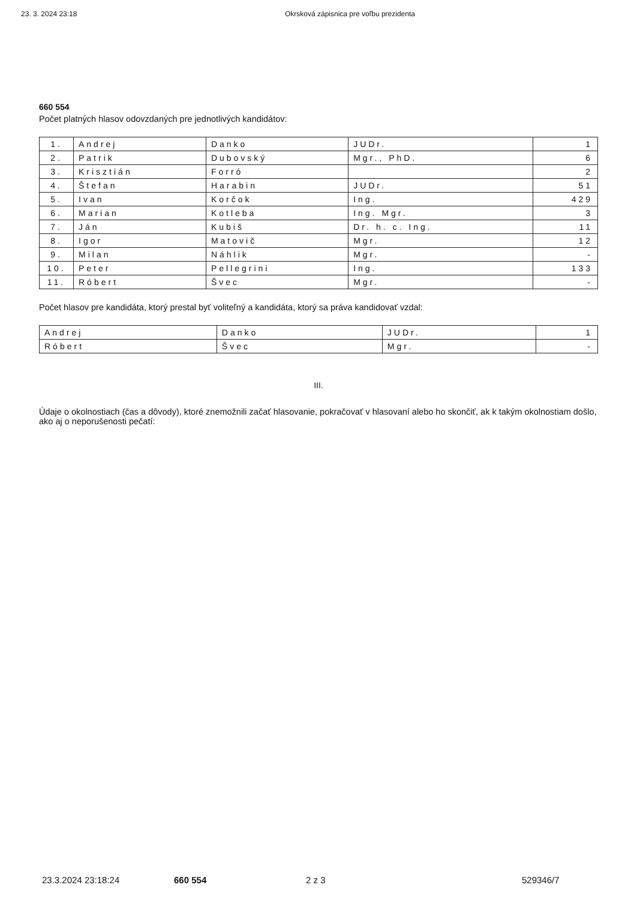23. 3. 2024 23:18 Okrsková zápisnica pre voľbu prezidenta
660 554
Počet platných hlasov odovzdaných pre jednotlivých kandidátov:
| 1. | Andrej | Danko | JUDr. | 1 |
| 2. | Patrik | Dubovský | Mgr., PhD. | 6 |
| 3. | Krisztián | Forró | | 2 |
| 4. | Štefan | Harabin | JUDr. | 51 |
| 5. | Ivan | Korčok | Ing. | 429 |
| 6. | Marian | Kotleba | Ing. Mgr. | 3 |
| 7. | Ján | Kubiš | Dr. h. c. Ing. | 11 |
| 8. | Igor | Matovič | Mgr. | 12 |
| 9. | Milan | Náhlik | Mgr. | - |
| 10. | Peter | Pellegrini | Ing. | 133 |
| 11. | Róbert | Švec | Mgr. | - |
Počet hlasov pre kandidáta, ktorý prestal byť voliteľný a kandidáta, ktorý sa práva kandidovať vzdal:
| Andrej | Danko | JUDr. | 1 |
| Róbert | Švec | Mgr. | - |
III.
Údaje o okolnostiach (čas a dôvody), ktoré znemožnili začať hlasovanie, pokračovať v hlasovaní alebo ho skončiť, ak k takým okolnostiam došlo, ako aj o neporušenosti pečatí:
23.3.2024 23:18:24 660 554 2 z 3 529346/7